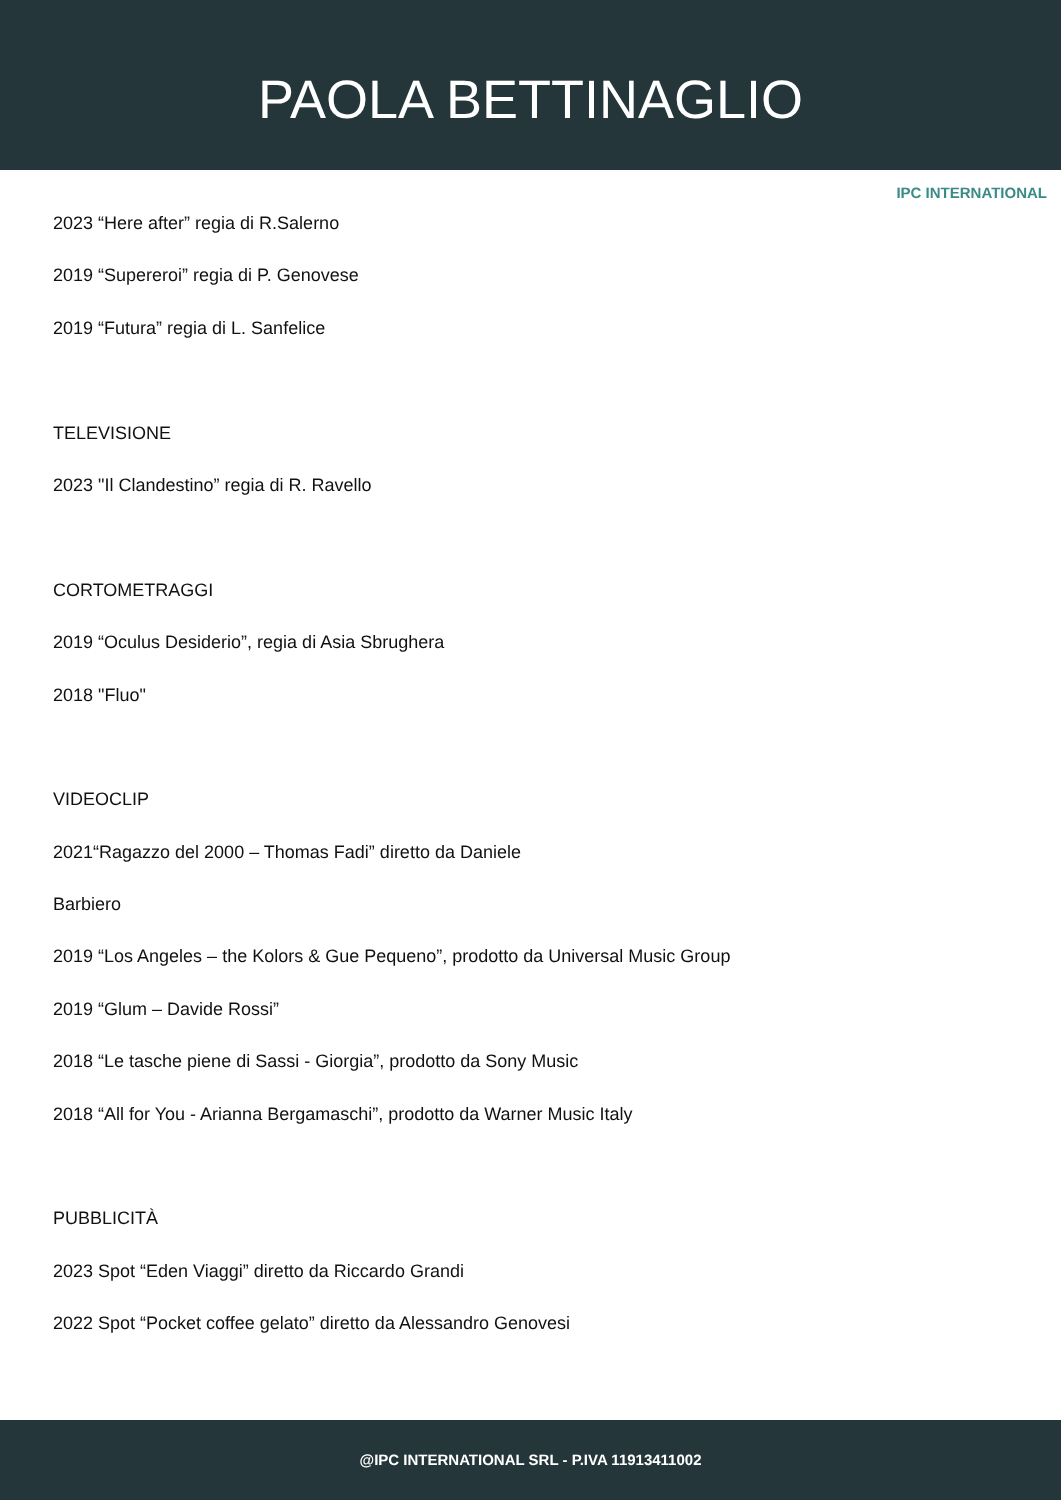PAOLA BETTINAGLIO
IPC INTERNATIONAL
2023 “Here after” regia di R.Salerno
2019 “Supereroi” regia di P. Genovese
2019 “Futura” regia di L. Sanfelice
TELEVISIONE
2023 "Il Clandestino” regia di R. Ravello
CORTOMETRAGGI
2019 “Oculus Desiderio”, regia di Asia Sbrughera
2018 "Fluo"
VIDEOCLIP
2021“Ragazzo del 2000 – Thomas Fadi” diretto da Daniele
Barbiero
2019 “Los Angeles – the Kolors & Gue Pequeno”, prodotto da Universal Music Group
2019 “Glum – Davide Rossi”
2018 “Le tasche piene di Sassi - Giorgia”, prodotto da Sony Music
2018 “All for You - Arianna Bergamaschi”, prodotto da Warner Music Italy
PUBBLICITÀ
2023 Spot “Eden Viaggi” diretto da Riccardo Grandi
2022 Spot “Pocket coffee gelato” diretto da Alessandro Genovesi
@IPC INTERNATIONAL SRL - P.IVA 11913411002